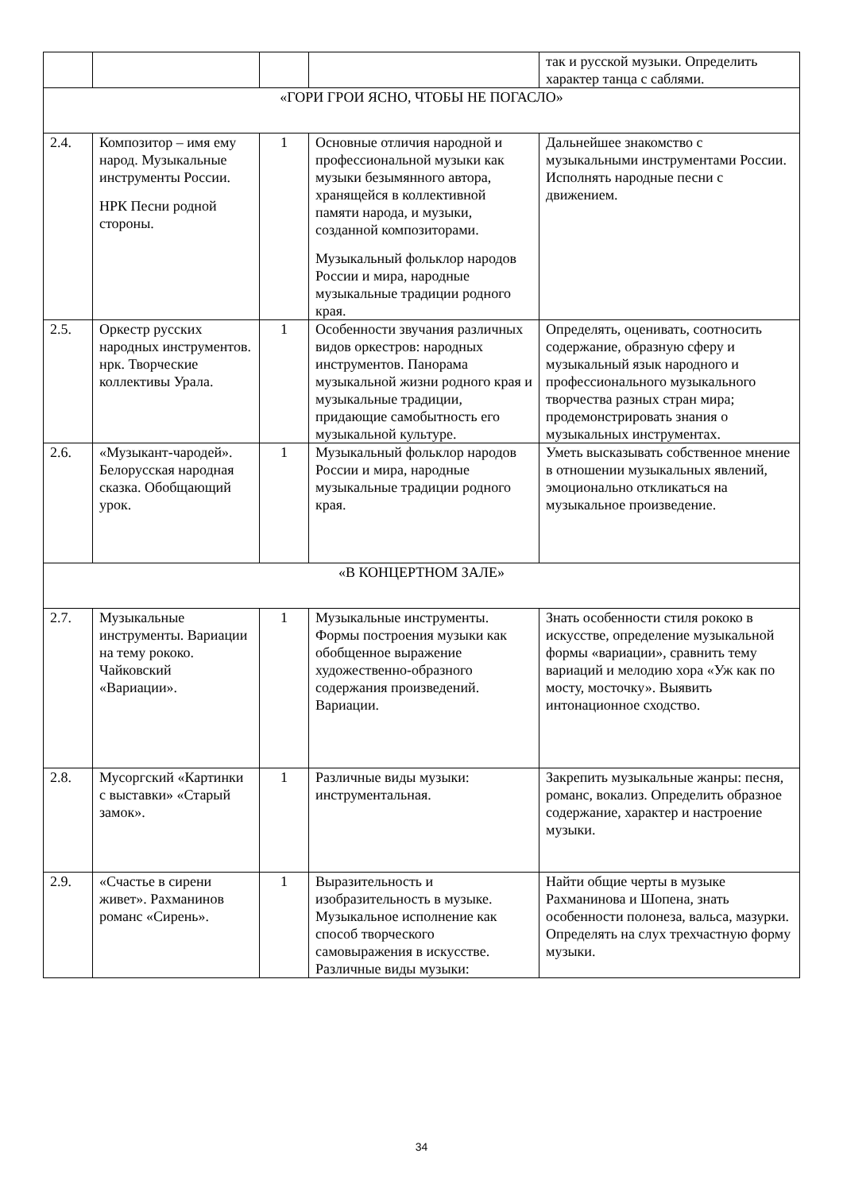| | | | | так и русской музыки. Определить характер танца с саблями. |
| «ГОРИ ГРОИ ЯСНО, ЧТОБЫ НЕ ПОГАСЛО» | | | | |
| 2.4. | Композитор – имя ему народ. Музыкальные инструменты России. НРК Песни родной стороны. | 1 | Основные отличия народной и профессиональной музыки как музыки безымянного автора, хранящейся в коллективной памяти народа, и музыки, созданной композиторами. Музыкальный фольклор народов России и мира, народные музыкальные традиции родного края. | Дальнейшее знакомство с музыкальными инструментами России. Исполнять народные песни с движением. |
| 2.5. | Оркестр русских народных инструментов. нрк. Творческие коллективы Урала. | 1 | Особенности звучания различных видов оркестров: народных инструментов. Панорама музыкальной жизни родного края и музыкальные традиции, придающие самобытность его музыкальной культуре. | Определять, оценивать, соотносить содержание, образную сферу и музыкальный язык народного и профессионального музыкального творчества разных стран мира; продемонстрировать знания о музыкальных инструментах. |
| 2.6. | «Музыкант-чародей». Белорусская народная сказка. Обобщающий урок. | 1 | Музыкальный фольклор народов России и мира, народные музыкальные традиции родного края. | Уметь высказывать собственное мнение в отношении музыкальных явлений, эмоционально откликаться на музыкальное произведение. |
| «В КОНЦЕРТНОМ ЗАЛЕ» | | | | |
| 2.7. | Музыкальные инструменты. Вариации на тему рококо. Чайковский «Вариации». | 1 | Музыкальные инструменты. Формы построения музыки как обобщенное выражение художественно-образного содержания произведений. Вариации. | Знать особенности стиля рококо в искусстве, определение музыкальной формы «вариации», сравнить тему вариаций и мелодию хора «Уж как по мосту, мосточку». Выявить интонационное сходство. |
| 2.8. | Мусоргский «Картинки с выставки» «Старый замок». | 1 | Различные виды музыки: инструментальная. | Закрепить музыкальные жанры: песня, романс, вокализ. Определить образное содержание, характер и настроение музыки. |
| 2.9. | «Счастье в сирени живет». Рахманинов романс «Сирень». | 1 | Выразительность и изобразительность в музыке. Музыкальное исполнение как способ творческого самовыражения в искусстве. Различные виды музыки: | Найти общие черты в музыке Рахманинова и Шопена, знать особенности полонеза, вальса, мазурки. Определять на слух трехчастную форму музыки. |
34